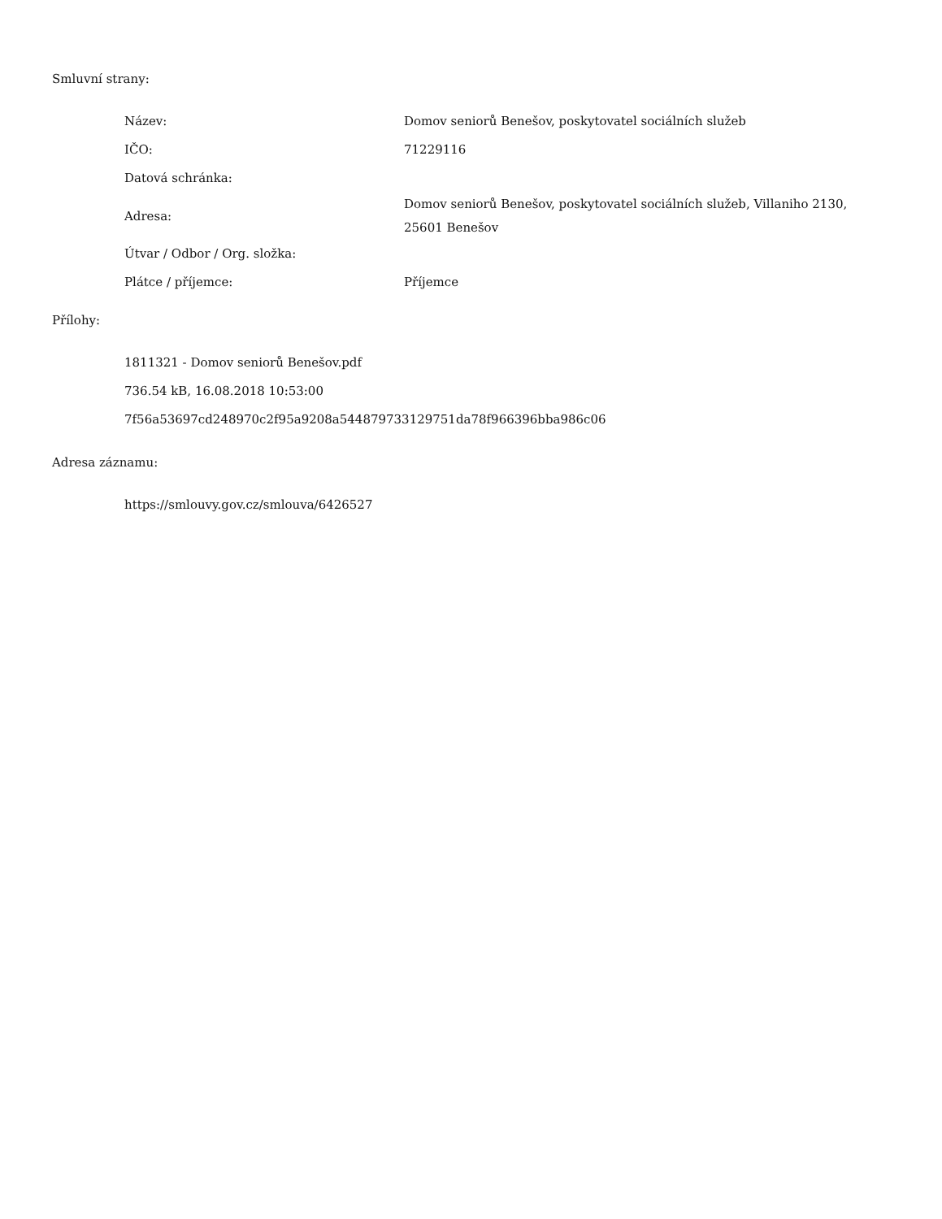Smluvní strany:
| Název: | Domov seniorů Benešov, poskytovatel sociálních služeb |
| IČO: | 71229116 |
| Datová schránka: | |
| Adresa: | Domov seniorů Benešov, poskytovatel sociálních služeb, Villaniho 2130, 25601 Benešov |
| Útvar / Odbor / Org. složka: | |
| Plátce / příjemce: | Příjemce |
Přílohy:
1811321 - Domov seniorů Benešov.pdf
736.54 kB, 16.08.2018 10:53:00
7f56a53697cd248970c2f95a9208a544879733129751da78f966396bba986c06
Adresa záznamu:
https://smlouvy.gov.cz/smlouva/6426527